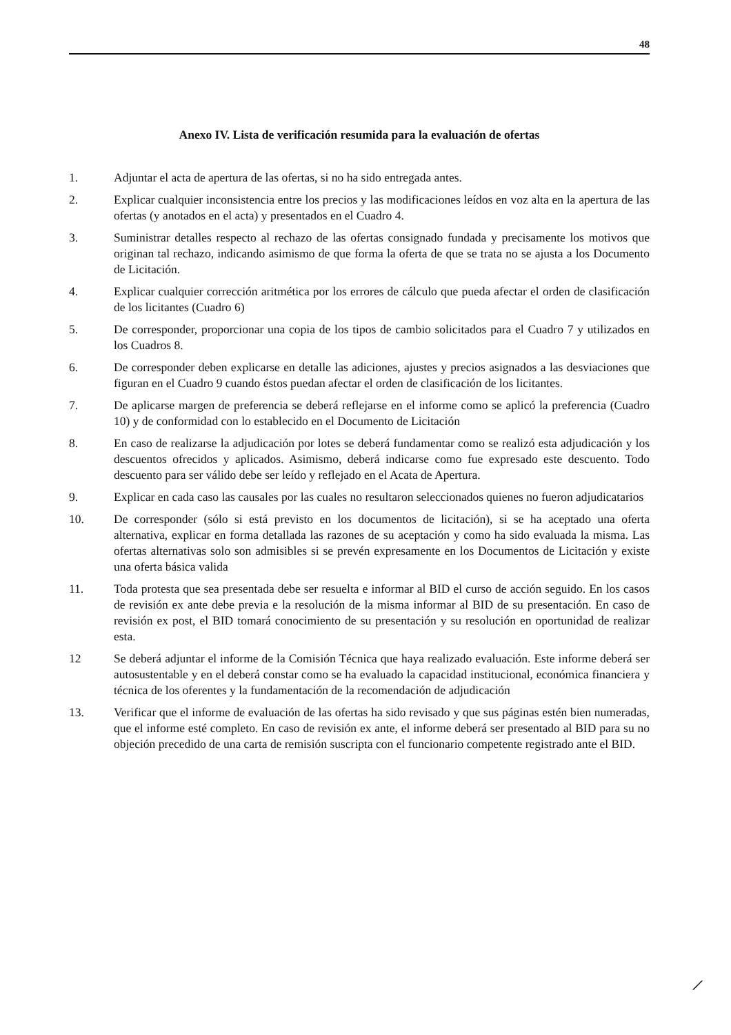48
Anexo IV. Lista de verificación resumida para la evaluación de ofertas
1. Adjuntar el acta de apertura de las ofertas, si no ha sido entregada antes.
2. Explicar cualquier inconsistencia entre los precios y las modificaciones leídos en voz alta en la apertura de las ofertas (y anotados en el acta) y presentados en el Cuadro 4.
3. Suministrar detalles respecto al rechazo de las ofertas consignado fundada y precisamente los motivos que originan tal rechazo, indicando asimismo de que forma la oferta de que se trata no se ajusta a los Documento de Licitación.
4. Explicar cualquier corrección aritmética por los errores de cálculo que pueda afectar el orden de clasificación de los licitantes (Cuadro 6)
5. De corresponder, proporcionar una copia de los tipos de cambio solicitados para el Cuadro 7 y utilizados en los Cuadros 8.
6. De corresponder deben explicarse en detalle las adiciones, ajustes y precios asignados a las desviaciones que figuran en el Cuadro 9 cuando éstos puedan afectar el orden de clasificación de los licitantes.
7. De aplicarse margen de preferencia se deberá reflejarse en el informe como se aplicó la preferencia (Cuadro 10) y de conformidad con lo establecido en el Documento de Licitación
8. En caso de realizarse la adjudicación por lotes se deberá fundamentar como se realizó esta adjudicación y los descuentos ofrecidos y aplicados. Asimismo, deberá indicarse como fue expresado este descuento. Todo descuento para ser válido debe ser leído y reflejado en el Acata de Apertura.
9. Explicar en cada caso las causales por las cuales no resultaron seleccionados quienes no fueron adjudicatarios
10. De corresponder (sólo si está previsto en los documentos de licitación), si se ha aceptado una oferta alternativa, explicar en forma detallada las razones de su aceptación y como ha sido evaluada la misma. Las ofertas alternativas solo son admisibles si se prevén expresamente en los Documentos de Licitación y existe una oferta básica valida
11. Toda protesta que sea presentada debe ser resuelta e informar al BID el curso de acción seguido. En los casos de revisión ex ante debe previa e la resolución de la misma informar al BID de su presentación. En caso de revisión ex post, el BID tomará conocimiento de su presentación y su resolución en oportunidad de realizar esta.
12 Se deberá adjuntar el informe de la Comisión Técnica que haya realizado evaluación. Este informe deberá ser autosustentable y en el deberá constar como se ha evaluado la capacidad institucional, económica financiera y técnica de los oferentes y la fundamentación de la recomendación de adjudicación
13. Verificar que el informe de evaluación de las ofertas ha sido revisado y que sus páginas estén bien numeradas, que el informe esté completo. En caso de revisión ex ante, el informe deberá ser presentado al BID para su no objeción precedido de una carta de remisión suscripta con el funcionario competente registrado ante el BID.
⟋